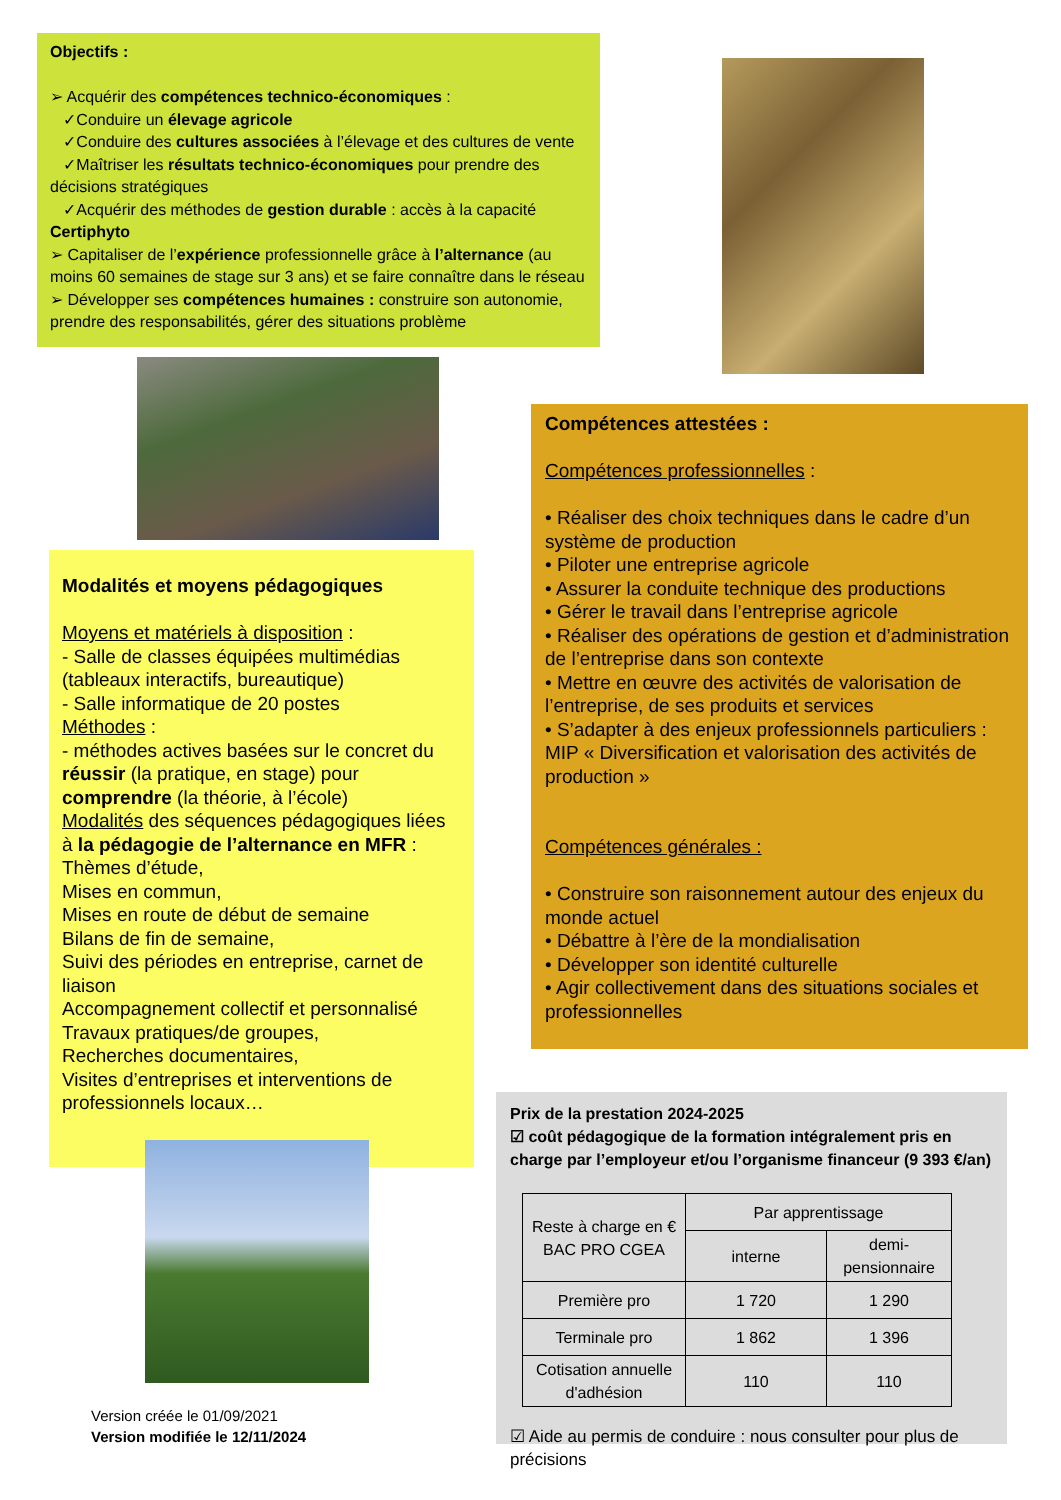Objectifs :
➢ Acquérir des compétences technico-économiques :
✓Conduire un élevage agricole
✓Conduire des cultures associées à l’élevage et des cultures de vente
✓Maîtriser les résultats technico-économiques pour prendre des décisions stratégiques
✓Acquérir des méthodes de gestion durable : accès à la capacité Certiphyto
➢ Capitaliser de l’expérience professionnelle grâce à l’alternance (au moins 60 semaines de stage sur 3 ans) et se faire connaître dans le réseau
➢ Développer ses compétences humaines : construire son autonomie, prendre des responsabilités, gérer des situations problème
Modalités et moyens pédagogiques
Moyens et matériels à disposition :
- Salle de classes équipées multimédias (tableaux interactifs, bureautique)
- Salle informatique de 20 postes
Méthodes :
- méthodes actives basées sur le concret du réussir (la pratique, en stage) pour comprendre (la théorie, à l’école)
Modalités des séquences pédagogiques liées à la pédagogie de l’alternance en MFR :
Thèmes d’étude,
Mises en commun,
Mises en route de début de semaine
Bilans de fin de semaine,
Suivi des périodes en entreprise, carnet de liaison
Accompagnement collectif et personnalisé
Travaux pratiques/de groupes,
Recherches documentaires,
Visites d’entreprises et interventions de professionnels locaux…
Compétences attestées :
Compétences professionnelles :
• Réaliser des choix techniques dans le cadre d’un système de production
• Piloter une entreprise agricole
• Assurer la conduite technique des productions
• Gérer le travail dans l’entreprise agricole
• Réaliser des opérations de gestion et d’administration de l’entreprise dans son contexte
• Mettre en œuvre des activités de valorisation de l’entreprise, de ses produits et services
• S’adapter à des enjeux professionnels particuliers : MIP « Diversification et valorisation des activités de production »
Compétences générales :
• Construire son raisonnement autour des enjeux du monde actuel
• Débattre à l’ère de la mondialisation
• Développer son identité culturelle
• Agir collectivement dans des situations sociales et professionnelles
Prix de la prestation 2024-2025
☑ coût pédagogique de la formation intégralement pris en charge par l’employeur et/ou l’organisme financeur (9 393 €/an)
| Reste à charge en € BAC PRO CGEA | Par apprentissage | |
| --- | --- | --- |
| | interne | demi-pensionnaire |
| Première pro | 1 720 | 1 290 |
| Terminale pro | 1 862 | 1 396 |
| Cotisation annuelle d'adhésion | 110 | 110 |
☑ Aide au permis de conduire : nous consulter pour plus de précisions
Version créée le 01/09/2021
Version modifiée le 12/11/2024